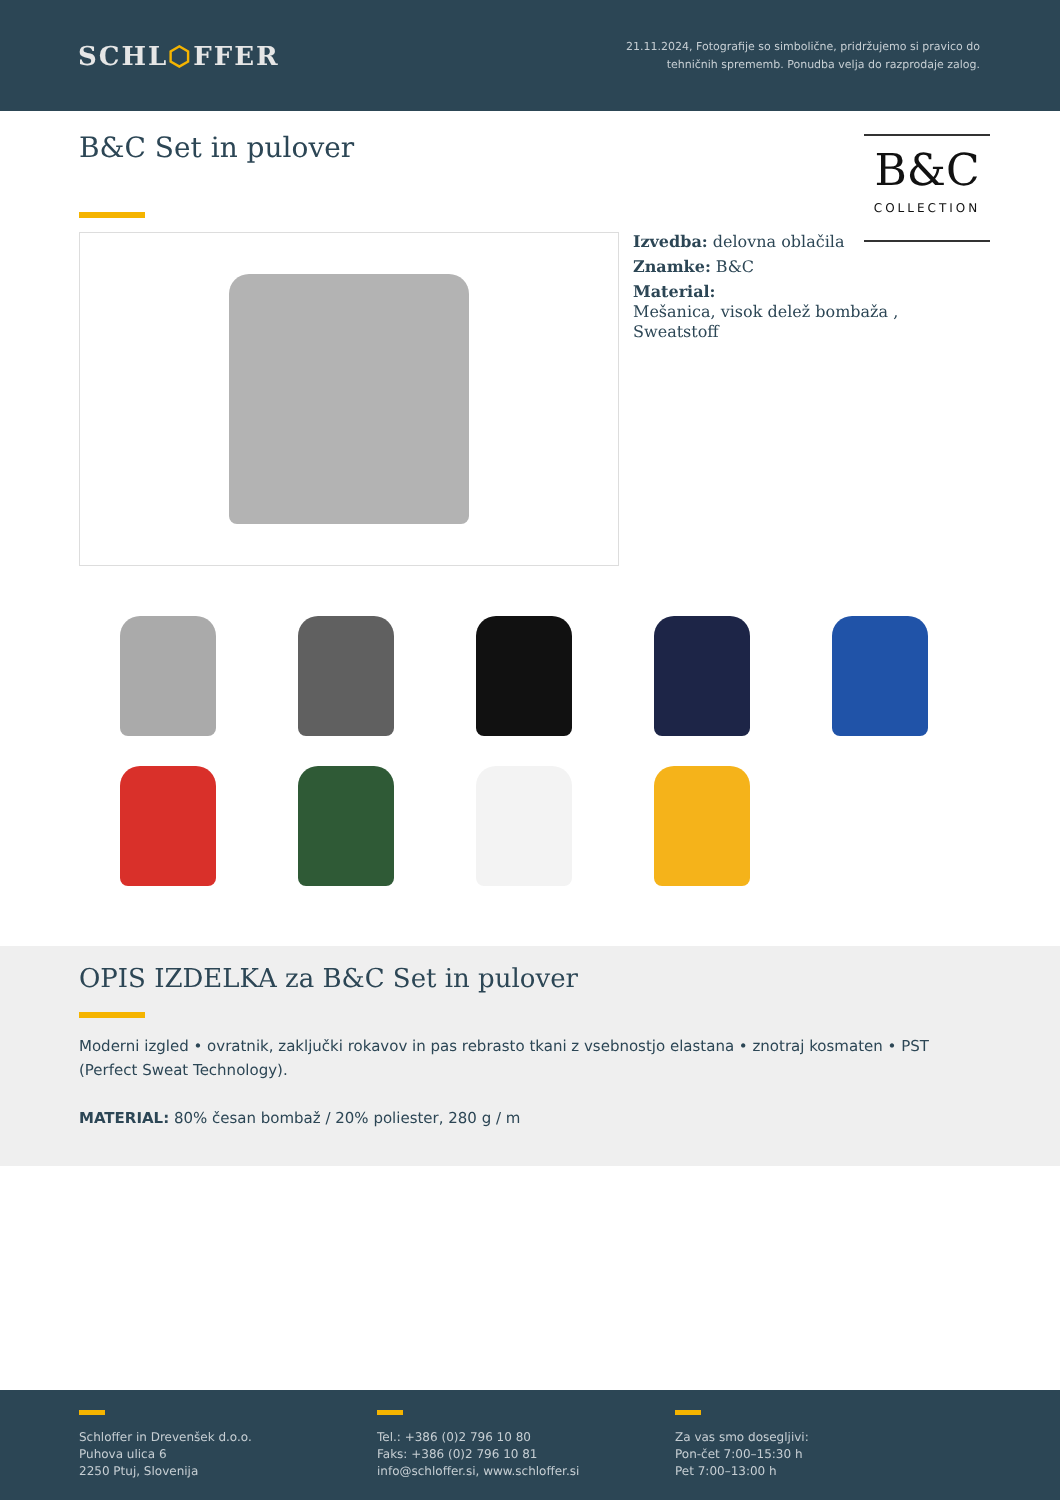SCHL⬡FFER
21.11.2024, Fotografije so simbolične, pridržujemo si pravico do
tehničnih sprememb. Ponudba velja do razprodaje zalog.
B&C Set in pulover
B&C
COLLECTION
Izvedba: delovna oblačila
Znamke: B&C
Material:
Mešanica, visok delež bombaža ,
Sweatstoff
OPIS IZDELKA za B&C Set in pulover
Moderni izgled • ovratnik, zaključki rokavov in pas rebrasto tkani z vsebnostjo elastana • znotraj kosmaten • PST (Perfect Sweat Technology).
MATERIAL: 80% česan bombaž / 20% poliester, 280 g / m
Schloffer in Drevenšek d.o.o.
Puhova ulica 6
2250 Ptuj, Slovenija
Tel.: +386 (0)2 796 10 80
Faks: +386 (0)2 796 10 81
info@schloffer.si, www.schloffer.si
Za vas smo dosegljivi:
Pon-čet 7:00–15:30 h
Pet 7:00–13:00 h